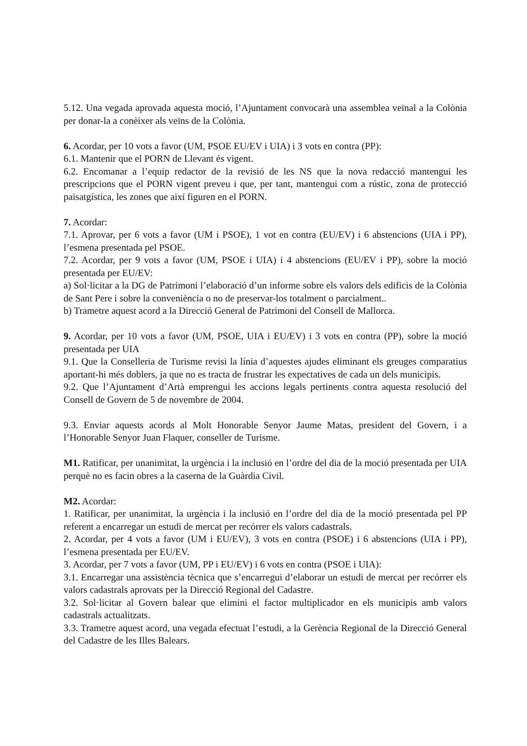5.12. Una vegada aprovada aquesta moció, l’Ajuntament convocarà una assemblea veïnal a la Colònia per donar-la a conèixer als veïns de la Colònia.
6. Acordar, per 10 vots a favor (UM, PSOE EU/EV i UIA) i 3 vots en contra (PP):
6.1. Mantenir que el PORN de Llevant és vigent.
6.2. Encomanar a l’equip redactor de la revisió de les NS que la nova redacció mantengui les prescripcions que el PORN vigent preveu i que, per tant, mantengui com a rústic, zona de protecció paisatgística, les zones que així figuren en el PORN.
7. Acordar:
7.1. Aprovar, per 6 vots a favor (UM i PSOE), 1 vot en contra (EU/EV) i 6 abstencions (UIA i PP), l’esmena presentada pel PSOE.
7.2. Acordar, per 9 vots a favor (UM, PSOE i UIA) i 4 abstencions (EU/EV i PP), sobre la moció presentada per EU/EV:
a) Sol·licitar a la DG de Patrimoni l’elaboració d’un informe sobre els valors dels edificis de la Colònia de Sant Pere i sobre la conveniència o no de preservar-los totalment o parcialment..
b) Trametre aquest acord a la Direcció General de Patrimoni del Consell de Mallorca.
9. Acordar, per 10 vots a favor (UM, PSOE, UIA i EU/EV) i 3 vots en contra (PP), sobre la moció presentada per UIA
9.1. Que la Conselleria de Turisme revisi la línia d’aquestes ajudes eliminant els greuges comparatius aportant-hi més doblers, ja que no es tracta de frustrar les expectatives de cada un dels municipis.
9.2. Que l’Ajuntament d’Artà emprengui les accions legals pertinents contra aquesta resolució del Consell de Govern de 5 de novembre de 2004.
9.3. Enviar aquests acords al Molt Honorable Senyor Jaume Matas, president del Govern, i a l’Honorable Senyor Juan Flaquer, conseller de Turisme.
M1. Ratificar, per unanimitat, la urgència i la inclusió en l’ordre del dia de la moció presentada per UIA perquè no es facin obres a la caserna de la Guàrdia Civil.
M2. Acordar:
1. Ratificar, per unanimitat, la urgència i la inclusió en l’ordre del dia de la moció presentada pel PP referent a encarregar un estudi de mercat per recórrer els valors cadastrals.
2. Acordar, per 4 vots a favor (UM i EU/EV), 3 vots en contra (PSOE) i 6 abstencions (UIA i PP), l’esmena presentada per EU/EV.
3. Acordar, per 7 vots a favor (UM, PP i EU/EV) i 6 vots en contra (PSOE i UIA):
3.1. Encarregar una assistència tècnica que s’encarregui d’elaborar un estudi de mercat per recórrer els valors cadastrals aprovats per la Direcció Regional del Cadastre.
3.2. Sol·licitar al Govern balear que elimini el factor multiplicador en els municipis amb valors cadastrals actualitzats.
3.3. Trametre aquest acord, una vegada efectuat l’estudi, a la Gerència Regional de la Direcció General del Cadastre de les Illes Balears.